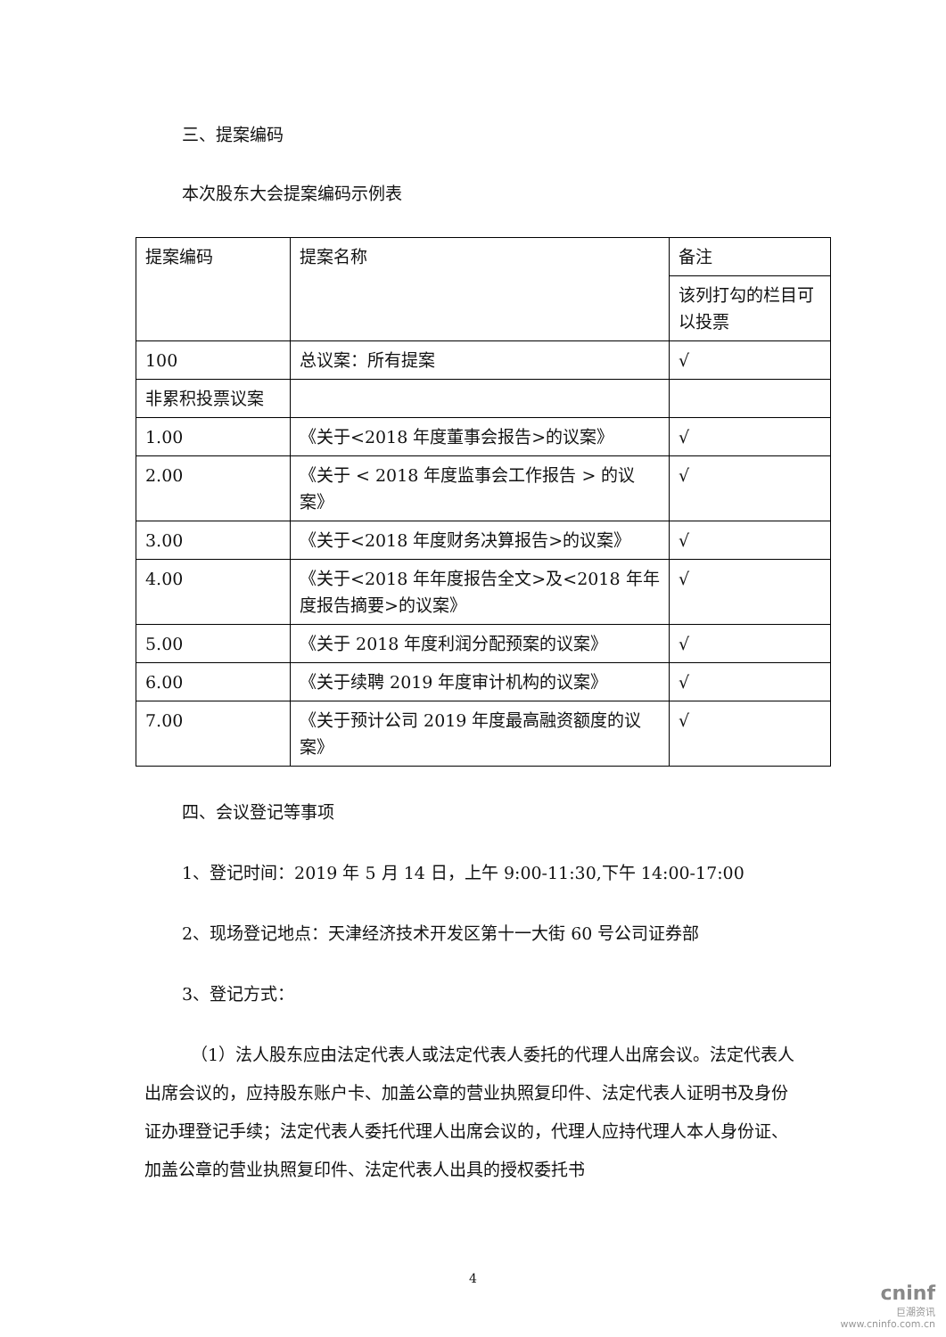三、提案编码
本次股东大会提案编码示例表
| 提案编码 | 提案名称 | 备注 |
| | | 该列打勾的栏目可以投票 |
| 100 | 总议案：所有提案 | √ |
| 非累积投票议案 | | |
| 1.00 | 《关于<2018 年度董事会报告>的议案》 | √ |
| 2.00 | 《关于 < 2018 年度监事会工作报告 > 的议案》 | √ |
| 3.00 | 《关于<2018 年度财务决算报告>的议案》 | √ |
| 4.00 | 《关于<2018 年年度报告全文>及<2018 年年度报告摘要>的议案》 | √ |
| 5.00 | 《关于 2018 年度利润分配预案的议案》 | √ |
| 6.00 | 《关于续聘 2019 年度审计机构的议案》 | √ |
| 7.00 | 《关于预计公司 2019 年度最高融资额度的议案》 | √ |
四、会议登记等事项
1、登记时间：2019 年 5 月 14 日，上午 9:00-11:30,下午 14:00-17:00
2、现场登记地点：天津经济技术开发区第十一大街 60 号公司证券部
3、登记方式：
（1）法人股东应由法定代表人或法定代表人委托的代理人出席会议。法定代表人出席会议的，应持股东账户卡、加盖公章的营业执照复印件、法定代表人证明书及身份证办理登记手续；法定代表人委托代理人出席会议的，代理人应持代理人本人身份证、加盖公章的营业执照复印件、法定代表人出具的授权委托书
4
cninf
巨潮资讯
www.cninfo.com.cn